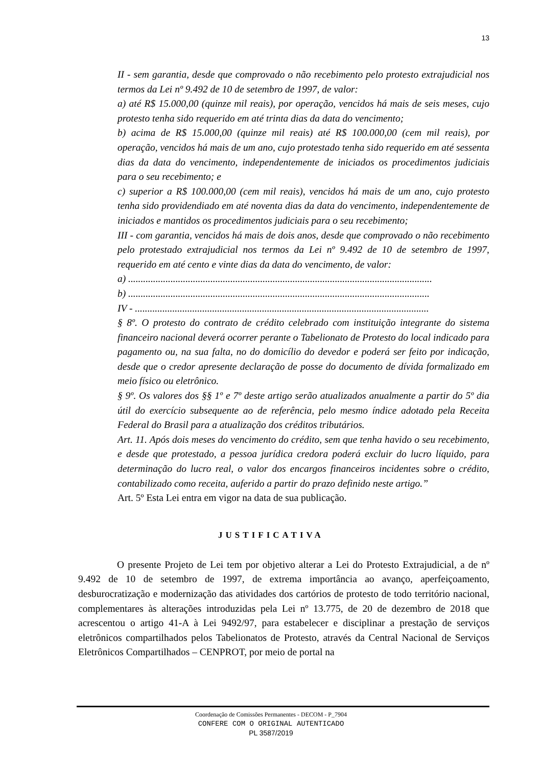13
II - sem garantia, desde que comprovado o não recebimento pelo protesto extrajudicial nos termos da Lei nº 9.492 de 10 de setembro de 1997, de valor:
a) até R$ 15.000,00 (quinze mil reais), por operação, vencidos há mais de seis meses, cujo protesto tenha sido requerido em até trinta dias da data do vencimento;
b) acima de R$ 15.000,00 (quinze mil reais) até R$ 100.000,00 (cem mil reais), por operação, vencidos há mais de um ano, cujo protestado tenha sido requerido em até sessenta dias da data do vencimento, independentemente de iniciados os procedimentos judiciais para o seu recebimento; e
c) superior a R$ 100.000,00 (cem mil reais), vencidos há mais de um ano, cujo protesto tenha sido providendiado em até noventa dias da data do vencimento, independentemente de iniciados e mantidos os procedimentos judiciais para o seu recebimento;
III - com garantia, vencidos há mais de dois anos, desde que comprovado o não recebimento pelo protestado extrajudicial nos termos da Lei nº 9.492 de 10 de setembro de 1997, requerido em até cento e vinte dias da data do vencimento, de valor:
a) ..........................................................................................................................
b) .........................................................................................................................
IV - ......................................................................................................................
§ 8º. O protesto do contrato de crédito celebrado com instituição integrante do sistema financeiro nacional deverá ocorrer perante o Tabelionato de Protesto do local indicado para pagamento ou, na sua falta, no do domicílio do devedor e poderá ser feito por indicação, desde que o credor apresente declaração de posse do documento de dívida formalizado em meio físico ou eletrônico.
§ 9º. Os valores dos §§ 1º e 7º deste artigo serão atualizados anualmente a partir do 5º dia útil do exercício subsequente ao de referência, pelo mesmo índice adotado pela Receita Federal do Brasil para a atualização dos créditos tributários.
Art. 11. Após dois meses do vencimento do crédito, sem que tenha havido o seu recebimento, e desde que protestado, a pessoa jurídica credora poderá excluir do lucro líquido, para determinação do lucro real, o valor dos encargos financeiros incidentes sobre o crédito, contabilizado como receita, auferido a partir do prazo definido neste artigo.”
Art. 5º Esta Lei entra em vigor na data de sua publicação.
JUSTIFICATIVA
O presente Projeto de Lei tem por objetivo alterar a Lei do Protesto Extrajudicial, a de nº 9.492 de 10 de setembro de 1997, de extrema importância ao avanço, aperfeiçoamento, desburocratização e modernização das atividades dos cartórios de protesto de todo território nacional, complementares às alterações introduzidas pela Lei nº 13.775, de 20 de dezembro de 2018 que acrescentou o artigo 41-A à Lei 9492/97, para estabelecer e disciplinar a prestação de serviços eletrônicos compartilhados pelos Tabelionatos de Protesto, através da Central Nacional de Serviços Eletrônicos Compartilhados – CENPROT, por meio de portal na
Coordenação de Comissões Permanentes - DECOM - P_7904
CONFERE COM O ORIGINAL AUTENTICADO
PL 3587/2019